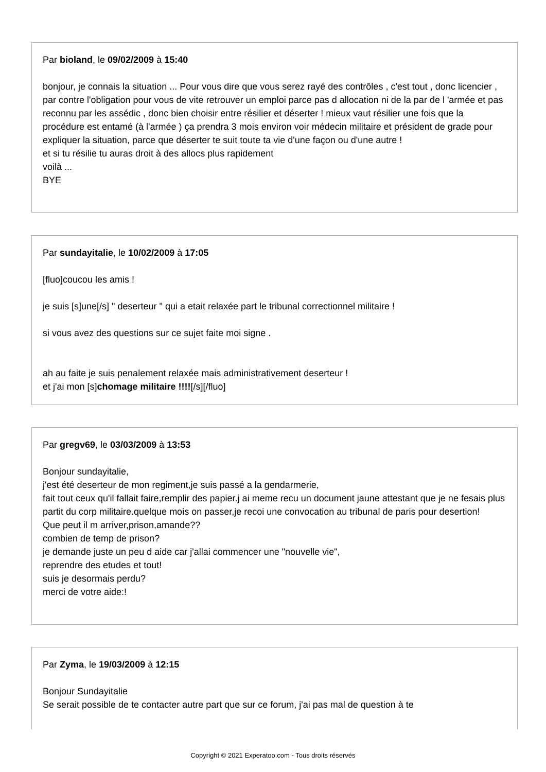Par bioland, le 09/02/2009 à 15:40
bonjour, je connais la situation ... Pour vous dire que vous serez rayé des contrôles , c'est tout , donc licencier , par contre l'obligation pour vous de vite retrouver un emploi parce pas d allocation ni de la par de l 'armée et pas reconnu par les assédic , donc bien choisir entre résilier et déserter ! mieux vaut résilier une fois que la procédure est entamé (à l'armée ) ça prendra 3 mois environ voir médecin militaire et président de grade pour expliquer la situation, parce que déserter te suit toute ta vie d'une façon ou d'une autre !
et si tu résilie tu auras droit à des allocs plus rapidement
voilà ...
BYE
Par sundayitalie, le 10/02/2009 à 17:05
[fluo]coucou les amis !
je suis [s]une[/s] " deserteur " qui a etait relaxée part le tribunal correctionnel militaire !
si vous avez des questions sur ce sujet faite moi signe .
ah au faite je suis penalement relaxée mais administrativement deserteur !
et j'ai mon [s]chomage militaire !!!![/s][/fluo]
Par gregv69, le 03/03/2009 à 13:53
Bonjour sundayitalie,
j'est été deserteur de mon regiment,je suis passé a la gendarmerie,
fait tout ceux qu'il fallait faire,remplir des papier.j ai meme recu un document jaune attestant que je ne fesais plus partit du corp militaire.quelque mois on passer,je recoi une convocation au tribunal de paris pour desertion!
Que peut il m arriver,prison,amande??
combien de temp de prison?
je demande juste un peu d aide car j'allai commencer une "nouvelle vie",
reprendre des etudes et tout!
suis je desormais perdu?
merci de votre aide:!
Par Zyma, le 19/03/2009 à 12:15
Bonjour Sundayitalie
Se serait possible de te contacter autre part que sur ce forum, j'ai pas mal de question à te
Copyright © 2021 Experatoo.com - Tous droits réservés